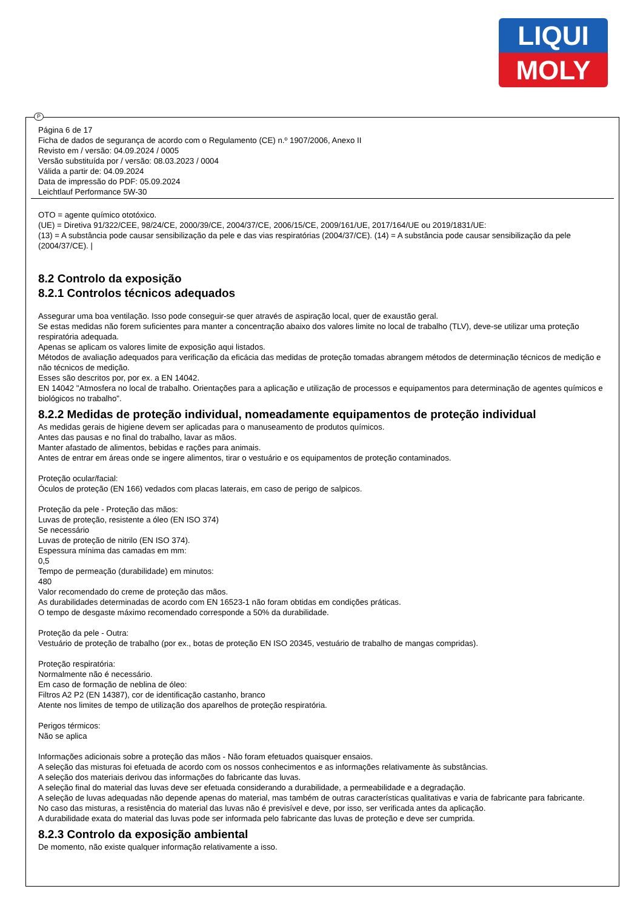LIQUI
MOLY
Página 6 de 17
Ficha de dados de segurança de acordo com o Regulamento (CE) n.º 1907/2006, Anexo II
Revisto em / versão: 04.09.2024 / 0005
Versão substituída por / versão: 08.03.2023 / 0004
Válida a partir de: 04.09.2024
Data de impressão do PDF: 05.09.2024
Leichtlauf Performance 5W-30
OTO = agente químico ototóxico.
(UE) = Diretiva 91/322/CEE, 98/24/CE, 2000/39/CE, 2004/37/CE, 2006/15/CE, 2009/161/UE, 2017/164/UE ou 2019/1831/UE:
(13) = A substância pode causar sensibilização da pele e das vias respiratórias (2004/37/CE). (14) = A substância pode causar sensibilização da pele (2004/37/CE). |
8.2 Controlo da exposição
8.2.1 Controlos técnicos adequados
Assegurar uma boa ventilação. Isso pode conseguir-se quer através de aspiração local, quer de exaustão geral.
Se estas medidas não forem suficientes para manter a concentração abaixo dos valores limite no local de trabalho (TLV), deve-se utilizar uma proteção respiratória adequada.
Apenas se aplicam os valores limite de exposição aqui listados.
Métodos de avaliação adequados para verificação da eficácia das medidas de proteção tomadas abrangem métodos de determinação técnicos de medição e não técnicos de medição.
Esses são descritos por, por ex. a EN 14042.
EN 14042 "Atmosfera no local de trabalho. Orientações para a aplicação e utilização de processos e equipamentos para determinação de agentes químicos e biológicos no trabalho".
8.2.2 Medidas de proteção individual, nomeadamente equipamentos de proteção individual
As medidas gerais de higiene devem ser aplicadas para o manuseamento de produtos químicos.
Antes das pausas e no final do trabalho, lavar as mãos.
Manter afastado de alimentos, bebidas e rações para animais.
Antes de entrar em áreas onde se ingere alimentos, tirar o vestuário e os equipamentos de proteção contaminados.
Proteção ocular/facial:
Óculos de proteção (EN 166) vedados com placas laterais, em caso de perigo de salpicos.
Proteção da pele - Proteção das mãos:
Luvas de proteção, resistente a óleo (EN ISO 374)
Se necessário
Luvas de proteção de nitrilo (EN ISO 374).
Espessura mínima das camadas em mm:
0,5
Tempo de permeação (durabilidade) em minutos:
480
Valor recomendado do creme de proteção das mãos.
As durabilidades determinadas de acordo com EN 16523-1 não foram obtidas em condições práticas.
O tempo de desgaste máximo recomendado corresponde a 50% da durabilidade.
Proteção da pele - Outra:
Vestuário de proteção de trabalho (por ex., botas de proteção EN ISO 20345, vestuário de trabalho de mangas compridas).
Proteção respiratória:
Normalmente não é necessário.
Em caso de formação de neblina de óleo:
Filtros A2 P2 (EN 14387), cor de identificação castanho, branco
Atente nos limites de tempo de utilização dos aparelhos de proteção respiratória.
Perigos térmicos:
Não se aplica
Informações adicionais sobre a proteção das mãos - Não foram efetuados quaisquer ensaios.
A seleção das misturas foi efetuada de acordo com os nossos conhecimentos e as informações relativamente às substâncias.
A seleção dos materiais derivou das informações do fabricante das luvas.
A seleção final do material das luvas deve ser efetuada considerando a durabilidade, a permeabilidade e a degradação.
A seleção de luvas adequadas não depende apenas do material, mas também de outras características qualitativas e varia de fabricante para fabricante.
No caso das misturas, a resistência do material das luvas não é previsível e deve, por isso, ser verificada antes da aplicação.
A durabilidade exata do material das luvas pode ser informada pelo fabricante das luvas de proteção e deve ser cumprida.
8.2.3 Controlo da exposição ambiental
De momento, não existe qualquer informação relativamente a isso.
P